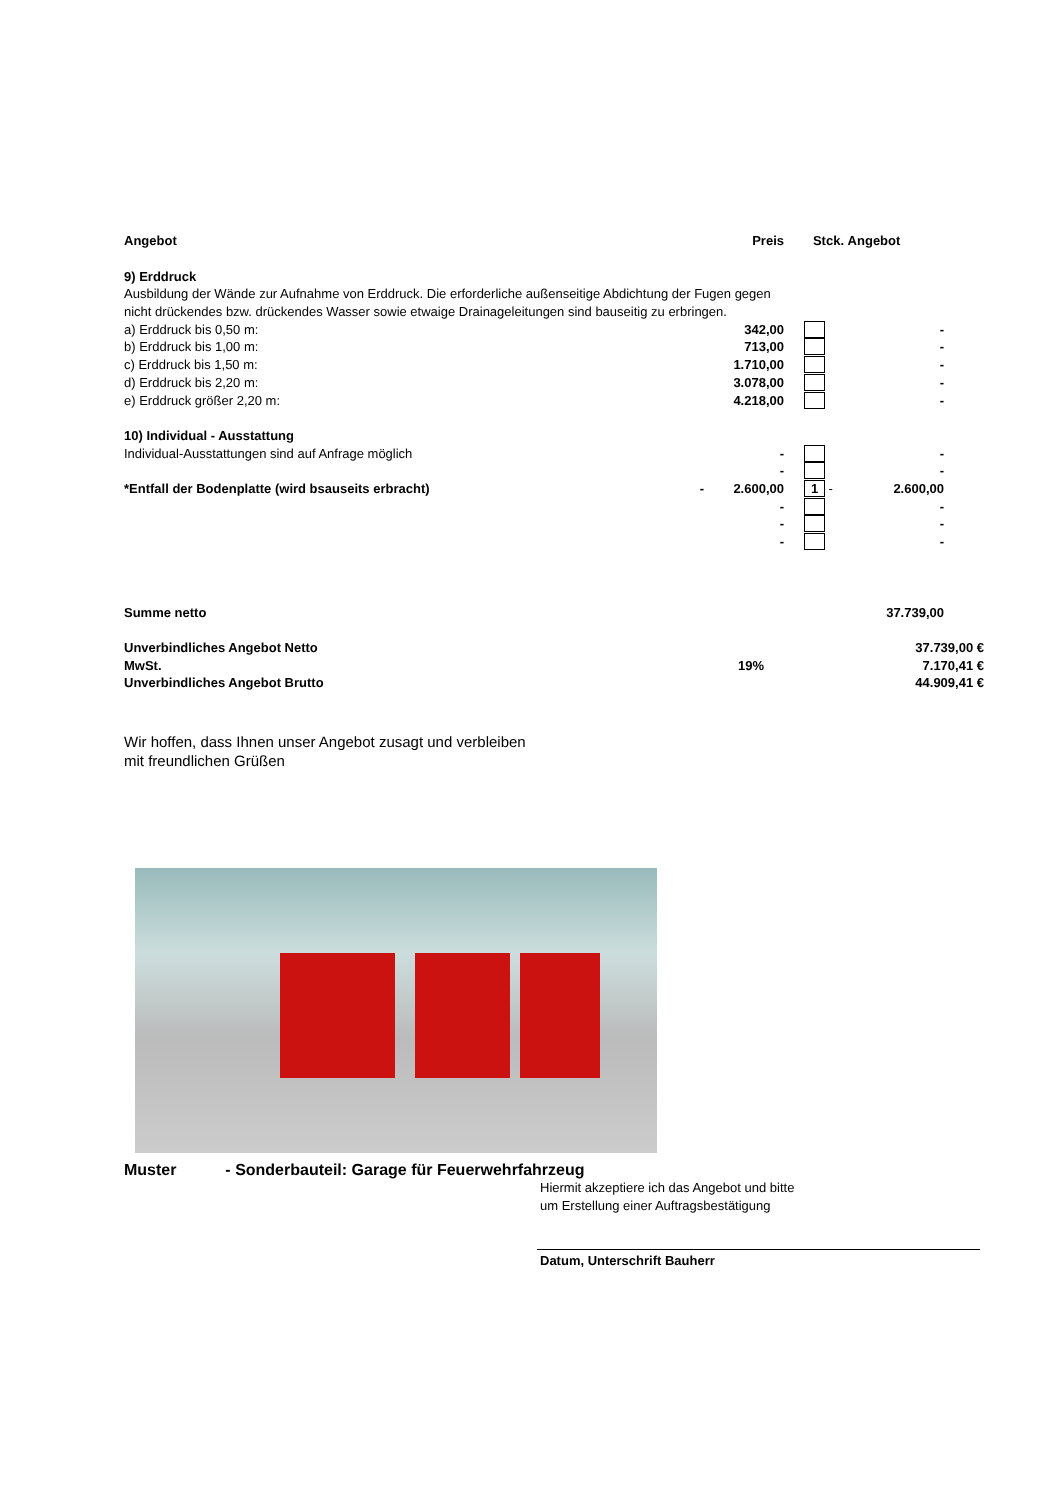| Angebot | | Preis | Stck. | Angebot | |
| 9) Erddruck | | | | | |
| Ausbildung der Wände zur Aufnahme von Erddruck. Die erforderliche außenseitige Abdichtung der Fugen gegen | | | | | |
| nicht drückendes bzw. drückendes Wasser sowie etwaige Drainageleitungen sind bauseitig zu erbringen. | | | | | |
| a) Erddruck bis 0,50 m: | | 342,00 | | - | |
| b) Erddruck bis 1,00 m: | | 713,00 | | - | |
| c) Erddruck bis 1,50 m: | | 1.710,00 | | - | |
| d) Erddruck bis 2,20 m: | | 3.078,00 | | - | |
| e) Erddruck größer 2,20 m: | | 4.218,00 | | - | |
| 10) Individual - Ausstattung | | | | | |
| Individual-Ausstattungen sind auf Anfrage möglich | | - | | - | |
| | | - | | - | |
| *Entfall der Bodenplatte (wird bsauseits erbracht) | - | 2.600,00 | 1 - | 2.600,00 | |
| | | - | | - | |
| | | - | | - | |
| | | - | | - | |
| Summe netto | | | | 37.739,00 | |
| Unverbindliches Angebot Netto | | | | 37.739,00 € | |
| MwSt. | | 19% | | 7.170,41 € | |
| Unverbindliches Angebot Brutto | | | | 44.909,41 € | |
Wir hoffen, dass Ihnen unser Angebot zusagt und verbleiben
mit freundlichen Grüßen
Muster - Sonderbauteil: Garage für Feuerwehrfahrzeug
Hiermit akzeptiere ich das Angebot und bitte
um Erstellung einer Auftragsbestätigung
Datum, Unterschrift Bauherr